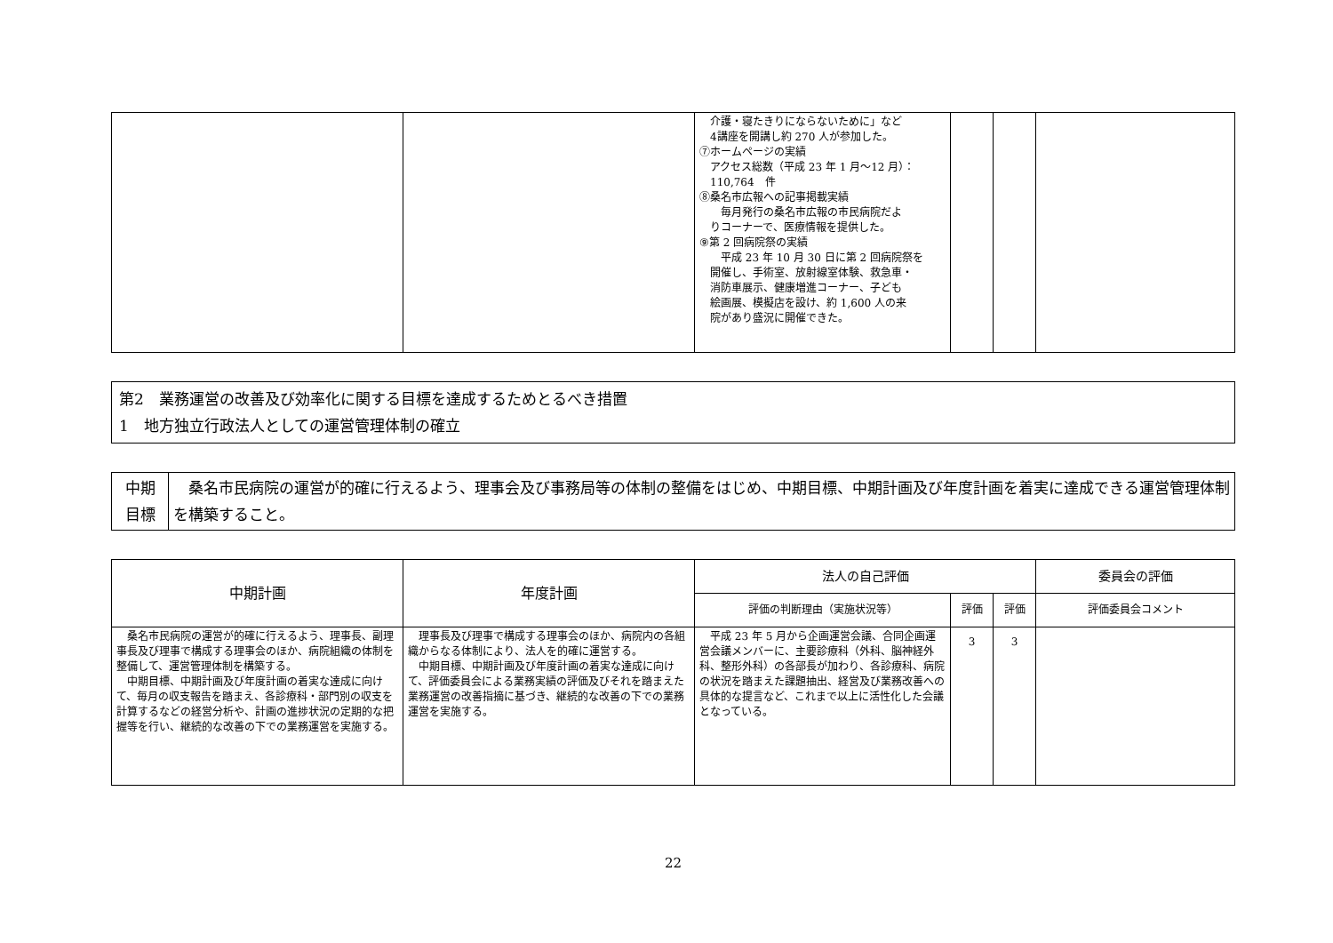| | | 介護・寝たきりにならないために」など 4講座を開講し約 270 人が参加した。 ⑦ホームページの実績 アクセス総数（平成 23 年 1 月～12 月）： 110,764 件 ⑧桑名市広報への記事掲載実績 毎月発行の桑名市広報の市民病院だよ りコーナーで、医療情報を提供した。 ⑨第 2 回病院祭の実績 平成 23 年 10 月 30 日に第 2 回病院祭を 開催し、手術室、放射線室体験、救急車・ 消防車展示、健康増進コーナー、子ども 絵画展、模擬店を設け、約 1,600 人の来 院があり盛況に開催できた。 | | | |
第2　業務運営の改善及び効率化に関する目標を達成するためとるべき措置
1　地方独立行政法人としての運営管理体制の確立
| 中期 目標 | 桑名市民病院の運営が的確に行えるよう、理事会及び事務局等の体制の整備をはじめ、中期目標、中期計画及び年度計画を着実に達成できる運営管理体制を構築すること。 |
| 中期計画 | 年度計画 | 法人の自己評価 | | | 委員会の評価 |
| --- | --- | --- | --- | --- | --- |
| | | 評価の判断理由（実施状況等） | 評価 | 評価 | 評価委員会コメント |
| 桑名市民病院の運営が的確に行えるよう、理事長、副理事長及び理事で構成する理事会のほか、病院組織の体制を整備して、運営管理体制を構築する。 中期目標、中期計画及び年度計画の着実な達成に向けて、毎月の収支報告を踏まえ、各診療科・部門別の収支を計算するなどの経営分析や、計画の進捗状況の定期的な把握等を行い、継続的な改善の下での業務運営を実施する。 | 理事長及び理事で構成する理事会のほか、病院内の各組織からなる体制により、法人を的確に運営する。 中期目標、中期計画及び年度計画の着実な達成に向けて、評価委員会による業務実績の評価及びそれを踏まえた業務運営の改善指摘に基づき、継続的な改善の下での業務運営を実施する。 | 平成 23 年 5 月から企画運営会議、合同企画運営会議メンバーに、主要診療科（外科、脳神経外科、整形外科）の各部長が加わり、各診療科、病院の状況を踏まえた課題抽出、経営及び業務改善への具体的な提言など、これまで以上に活性化した会議となっている。 | 3 | 3 | |
22